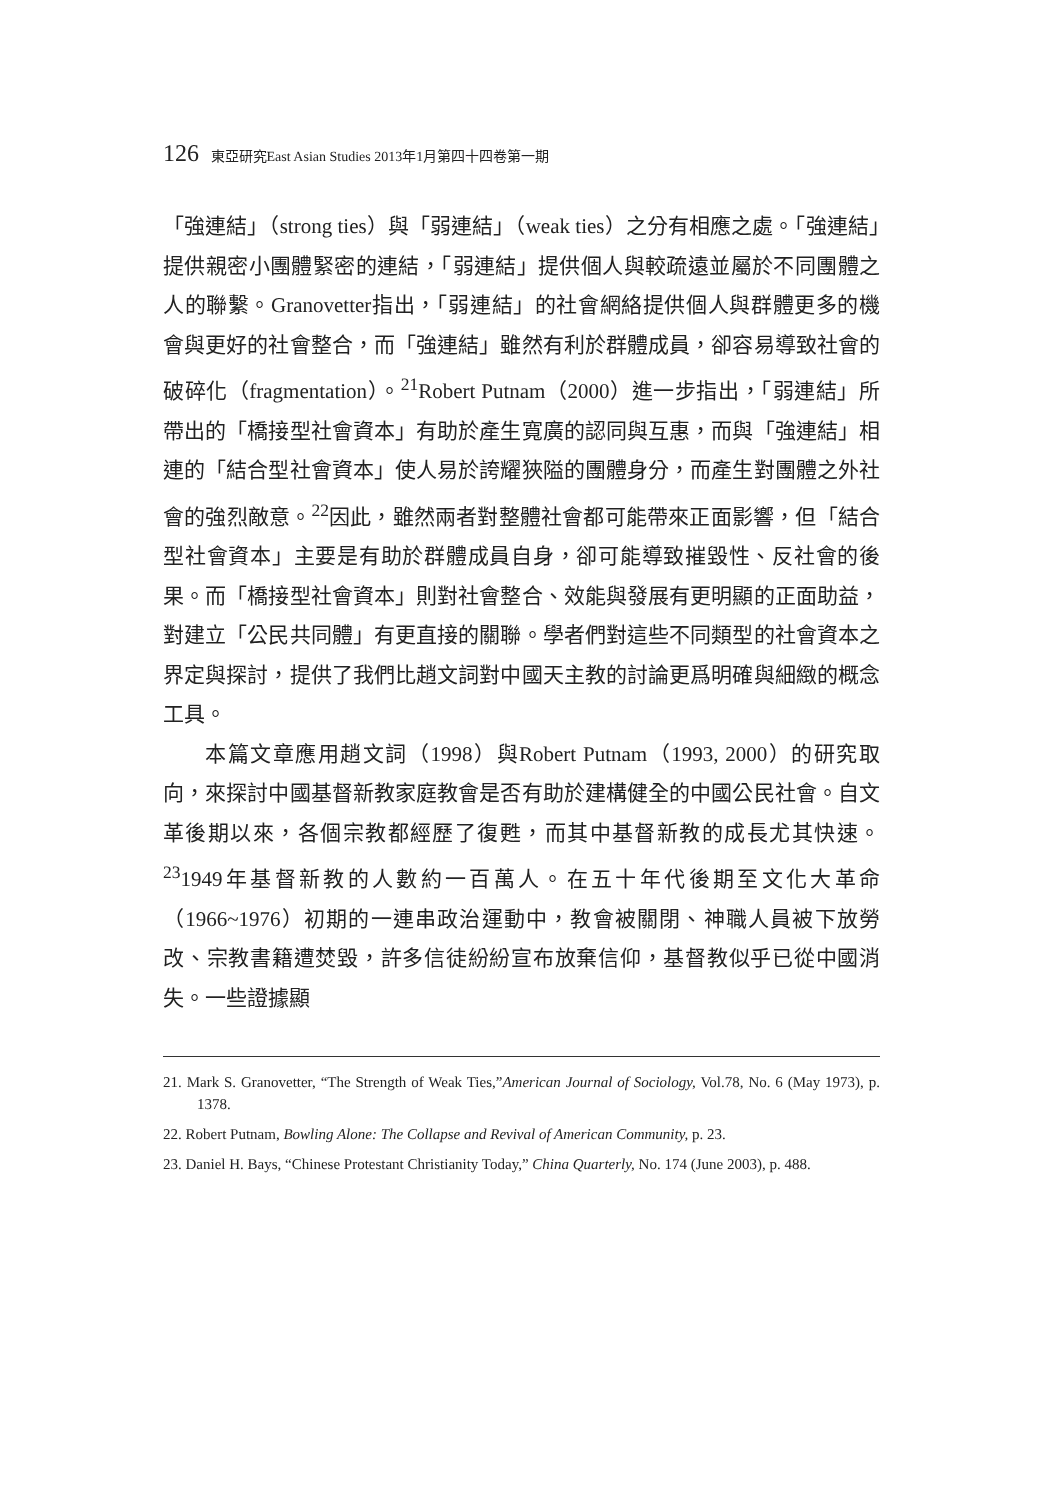126 東亞研究East Asian Studies 2013年1月第四十四卷第一期
「強連結」（strong ties）與「弱連結」（weak ties）之分有相應之處。「強連結」提供親密小團體緊密的連結，「弱連結」提供個人與較疏遠並屬於不同團體之人的聯繫。Granovetter指出，「弱連結」的社會網絡提供個人與群體更多的機會與更好的社會整合，而「強連結」雖然有利於群體成員，卻容易導致社會的破碎化（fragmentation）。<sup>21</sup>Robert Putnam（2000）進一步指出，「弱連結」所帶出的「橋接型社會資本」有助於產生寬廣的認同與互惠，而與「強連結」相連的「結合型社會資本」使人易於誇耀狹隘的團體身分，而產生對團體之外社會的強烈敵意。<sup>22</sup>因此，雖然兩者對整體社會都可能帶來正面影響，但「結合型社會資本」主要是有助於群體成員自身，卻可能導致摧毀性、反社會的後果。而「橋接型社會資本」則對社會整合、效能與發展有更明顯的正面助益，對建立「公民共同體」有更直接的關聯。學者們對這些不同類型的社會資本之界定與探討，提供了我們比趙文詞對中國天主教的討論更爲明確與細緻的概念工具。
本篇文章應用趙文詞（1998）與Robert Putnam（1993, 2000）的研究取向，來探討中國基督新教家庭教會是否有助於建構健全的中國公民社會。自文革後期以來，各個宗教都經歷了復甦，而其中基督新教的成長尤其快速。<sup>23</sup>1949年基督新教的人數約一百萬人。在五十年代後期至文化大革命（1966~1976）初期的一連串政治運動中，教會被關閉、神職人員被下放勞改、宗教書籍遭焚毀，許多信徒紛紛宣布放棄信仰，基督教似乎已從中國消失。一些證據顯
21. Mark S. Granovetter, “The Strength of Weak Ties,”American Journal of Sociology, Vol.78, No. 6 (May 1973), p. 1378.
22. Robert Putnam, Bowling Alone: The Collapse and Revival of American Community, p. 23.
23. Daniel H. Bays, “Chinese Protestant Christianity Today,” China Quarterly, No. 174 (June 2003), p. 488.